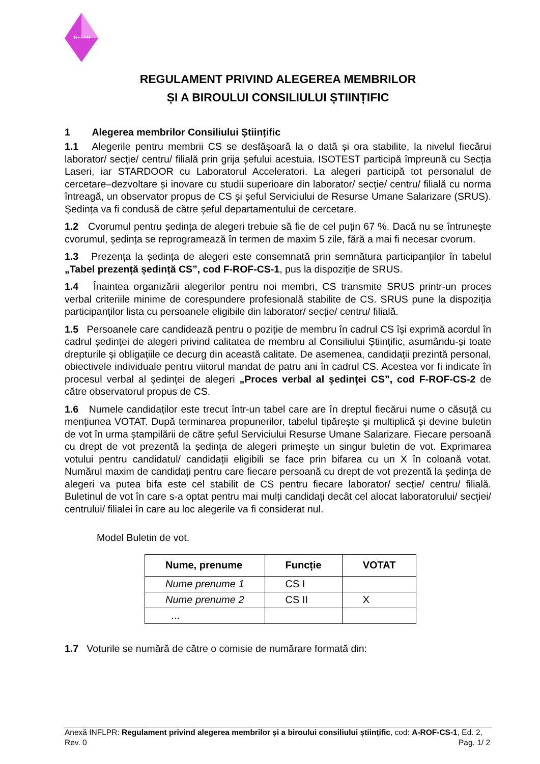INFLPR
REGULAMENT PRIVIND ALEGEREA MEMBRILOR
ȘI A BIROULUI CONSILIULUI ȘTIINȚIFIC
1 Alegerea membrilor Consiliului Științific
1.1 Alegerile pentru membrii CS se desfășoară la o dată și ora stabilite, la nivelul fiecărui laborator/ secție/ centru/ filială prin grija șefului acestuia. ISOTEST participă împreună cu Secția Laseri, iar STARDOOR cu Laboratorul Acceleratori. La alegeri participă tot personalul de cercetare–dezvoltare și inovare cu studii superioare din laborator/ secție/ centru/ filială cu norma întreagă, un observator propus de CS și șeful Serviciului de Resurse Umane Salarizare (SRUS). Ședința va fi condusă de către șeful departamentului de cercetare.
1.2 Cvorumul pentru ședința de alegeri trebuie să fie de cel puțin 67 %. Dacă nu se întrunește cvorumul, ședința se reprogramează în termen de maxim 5 zile, fără a mai fi necesar cvorum.
1.3 Prezența la ședința de alegeri este consemnată prin semnătura participanților în tabelul „Tabel prezență ședință CS”, cod F-ROF-CS-1, pus la dispoziție de SRUS.
1.4 Înaintea organizării alegerilor pentru noi membri, CS transmite SRUS printr-un proces verbal criteriile minime de corespundere profesională stabilite de CS. SRUS pune la dispoziția participanților lista cu persoanele eligibile din laborator/ secție/ centru/ filială.
1.5 Persoanele care candidează pentru o poziție de membru în cadrul CS își exprimă acordul în cadrul ședinței de alegeri privind calitatea de membru al Consiliului Științific, asumându-și toate drepturile și obligațiile ce decurg din această calitate. De asemenea, candidații prezintă personal, obiectivele individuale pentru viitorul mandat de patru ani în cadrul CS. Acestea vor fi indicate în procesul verbal al ședinței de alegeri „Proces verbal al şedinţei CS”, cod F-ROF-CS-2 de către observatorul propus de CS.
1.6 Numele candidaților este trecut într-un tabel care are în dreptul fiecărui nume o căsuță cu mențiunea VOTAT. După terminarea propunerilor, tabelul tipărește și multiplică și devine buletin de vot în urma ștampilării de către șeful Serviciului Resurse Umane Salarizare. Fiecare persoană cu drept de vot prezentă la ședința de alegeri primește un singur buletin de vot. Exprimarea votului pentru candidatul/ candidații eligibili se face prin bifarea cu un X în coloană votat. Numărul maxim de candidați pentru care fiecare persoană cu drept de vot prezentă la ședința de alegeri va putea bifa este cel stabilit de CS pentru fiecare laborator/ secție/ centru/ filială. Buletinul de vot în care s-a optat pentru mai mulți candidați decât cel alocat laboratorului/ secției/ centrului/ filialei în care au loc alegerile va fi considerat nul.
Model Buletin de vot.
| Nume, prenume | Funcție | VOTAT |
| --- | --- | --- |
| Nume prenume 1 | CS I | |
| Nume prenume 2 | CS II | X |
| ... | | |
1.7 Voturile se numără de către o comisie de numărare formată din:
Anexă INFLPR: Regulament privind alegerea membrilor și a biroului consiliului științific, cod: A-ROF-CS-1, Ed. 2, Rev. 0 Pag. 1/ 2